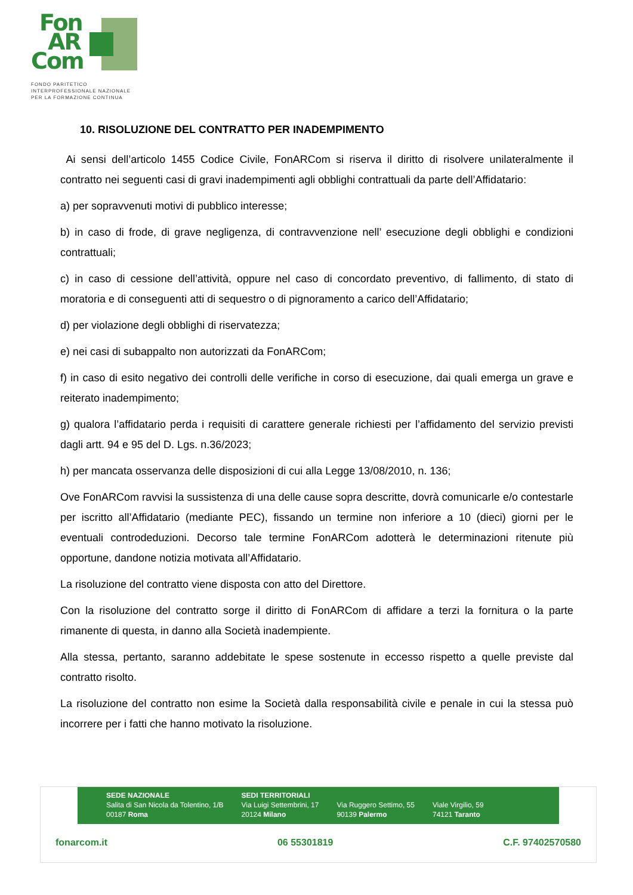Fon
AR
Com
FONDO PARITETICO
INTERPROFESSIONALE NAZIONALE
PER LA FORMAZIONE CONTINUA
10. RISOLUZIONE DEL CONTRATTO PER INADEMPIMENTO
Ai sensi dell’articolo 1455 Codice Civile, FonARCom si riserva il diritto di risolvere unilateralmente il contratto nei seguenti casi di gravi inadempimenti agli obblighi contrattuali da parte dell’Affidatario:
a) per sopravvenuti motivi di pubblico interesse;
b) in caso di frode, di grave negligenza, di contravvenzione nell’ esecuzione degli obblighi e condizioni contrattuali;
c) in caso di cessione dell’attività, oppure nel caso di concordato preventivo, di fallimento, di stato di moratoria e di conseguenti atti di sequestro o di pignoramento a carico dell’Affidatario;
d) per violazione degli obblighi di riservatezza;
e) nei casi di subappalto non autorizzati da FonARCom;
f) in caso di esito negativo dei controlli delle verifiche in corso di esecuzione, dai quali emerga un grave e reiterato inadempimento;
g) qualora l’affidatario perda i requisiti di carattere generale richiesti per l’affidamento del servizio previsti dagli artt. 94 e 95 del D. Lgs. n.36/2023;
h) per mancata osservanza delle disposizioni di cui alla Legge 13/08/2010, n. 136;
Ove FonARCom ravvisi la sussistenza di una delle cause sopra descritte, dovrà comunicarle e/o contestarle per iscritto all’Affidatario (mediante PEC), fissando un termine non inferiore a 10 (dieci) giorni per le eventuali controdeduzioni. Decorso tale termine FonARCom adotterà le determinazioni ritenute più opportune, dandone notizia motivata all’Affidatario.
La risoluzione del contratto viene disposta con atto del Direttore.
Con la risoluzione del contratto sorge il diritto di FonARCom di affidare a terzi la fornitura o la parte rimanente di questa, in danno alla Società inadempiente.
Alla stessa, pertanto, saranno addebitate le spese sostenute in eccesso rispetto a quelle previste dal contratto risolto.
La risoluzione del contratto non esime la Società dalla responsabilità civile e penale in cui la stessa può incorrere per i fatti che hanno motivato la risoluzione.
SEDE NAZIONALE
Salita di San Nicola da Tolentino, 1/B
00187 Roma
SEDI TERRITORIALI
Via Luigi Settembrini, 17
20124 Milano
Via Ruggero Settimo, 55
90139 Palermo
Viale Virgilio, 59
74121 Taranto
fonarcom.it 06 55301819 C.F. 97402570580